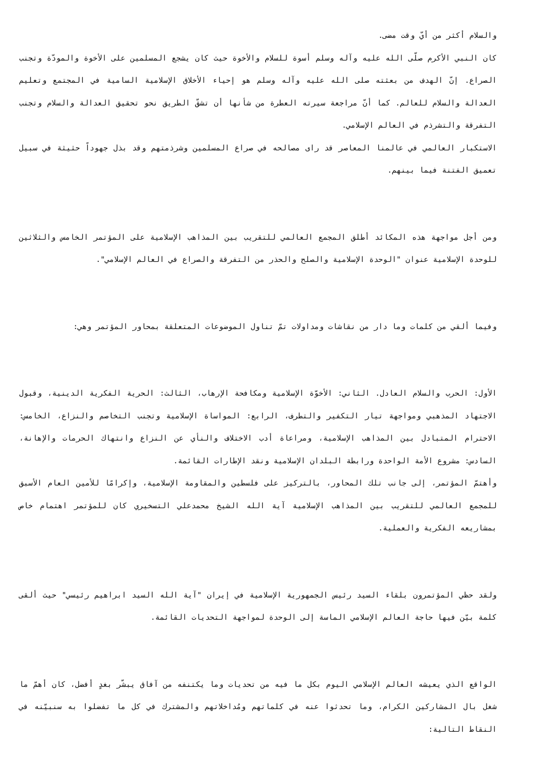والسلام أكثر من أيّ وقت مضى.
كان النبي الأكرم صلّى الله عليه وآله وسلم أسوة للسلام والأخوة حيث كان يشجع المسلمين على الأخوة والمودّة وتجنب الصراع. إنّ الهدف من بعثته صلى الله عليه وآله وسلم هو إحياء الأخلاق الإسلامية السامية في المجتمع وتعليم العدالة والسلام للعالم. كما أنّ مراجعة سيرته العطرة من شأنها أن تشقّ الطريق نحو تحقيق العدالة والسلام وتجنب التفرقة والتشرذم في العالم الإسلامي.
الاستكبار العالمي في عالمنا المعاصر قد راى مصالحه في صراع المسلمين وشرذمتهم وقد بذل جهوداً حثيثة في سبيل تعميق الفتنة فيما بينهم.
ومن أجل مواجهة هذه المكائد أطلق المجمع العالمي للتقريب بين المذاهب الإسلامية على المؤتمر الخامس والثلاثين للوحدة الإسلامية عنوان "الوحدة الإسلامية والصلح والحذر من التفرقة والصراع في العالم الإسلامي".
وفيما ألقي من كلمات وما دار من نقاشات ومداولات تمّ تناول الموضوعات المتعلقة بمحاور المؤتمر وهي:
الأول: الحرب والسلام العادل. الثاني: الأخوّة الإسلامية ومكافحة الإرهاب، الثالث: الحرية الفكرية الدينية، وقبول الاجتهاد المذهبي ومواجهة تيار التكفير والتطرف، الرابع: المواساة الإسلامية وتجنب التخاصم والنزاع، الخامس: الاحترام المتبادل بين المذاهب الإسلامية، ومراعاة أدب الاختلاف والنأي عن النزاع وانتهاك الحرمات والإهانة، السادس: مشروع الأمة الواحدة ورابطة البلدان الإسلامية ونقد الإطارات القائمة.
وأهتمّ المؤتمر، إلى جانب تلك المحاور، بالتركيز على فلسطين والمقاومة الإسلامية، وإكرامًا للأمين العام الأسبق للمجمع العالمي للتقريب بين المذاهب الإسلامية آية الله الشيخ محمدعلي التسخيري كان للمؤتمر اهتمام خاص بمشاريعه الفكرية والعملية.
ولقد حظي المؤتمرون بلقاء السيد رئيس الجمهورية الإسلامية في إيران "آية الله السيد ابراهيم رئيسي" حيث ألقى كلمة بيّن فيها حاجة العالم الإسلامي الماسة إلى الوحدة لمواجهة التحديات القائمة.
الواقع الذي يعيشه العالم الإسلامي اليوم بكل ما فيه من تحديات وما يكتنفه من آفاق يبشّر بغدٍ أفضل، كان أهمّ ما شغل بال المشاركين الكرام، وما تحدثوا عنه في كلماتهم ومُداخلاتهم والمشترك في كل ما تفضلوا به سنبيّنه في النقاط التالية: